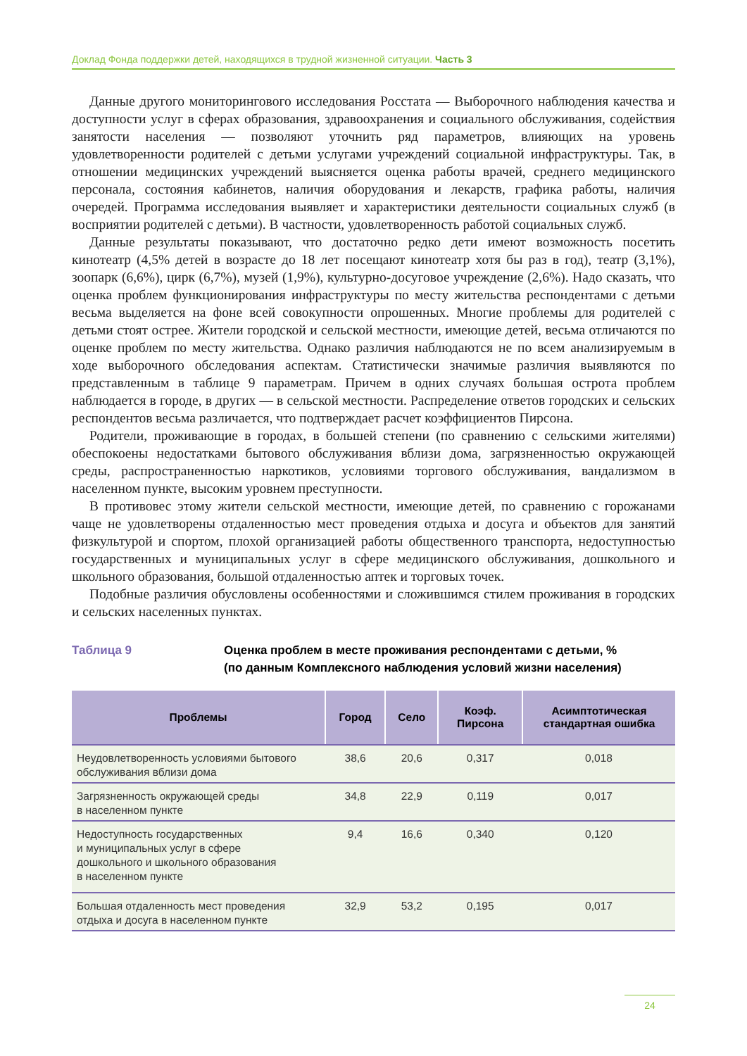Доклад Фонда поддержки детей, находящихся в трудной жизненной ситуации. Часть 3
Данные другого мониторингового исследования Росстата — Выборочного наблюдения качества и доступности услуг в сферах образования, здравоохранения и социального обслуживания, содействия занятости населения — позволяют уточнить ряд параметров, влияющих на уровень удовлетворенности родителей с детьми услугами учреждений социальной инфраструктуры. Так, в отношении медицинских учреждений выясняется оценка работы врачей, среднего медицинского персонала, состояния кабинетов, наличия оборудования и лекарств, графика работы, наличия очередей. Программа исследования выявляет и характеристики деятельности социальных служб (в восприятии родителей с детьми). В частности, удовлетворенность работой социальных служб.
Данные результаты показывают, что достаточно редко дети имеют возможность посетить кинотеатр (4,5% детей в возрасте до 18 лет посещают кинотеатр хотя бы раз в год), театр (3,1%), зоопарк (6,6%), цирк (6,7%), музей (1,9%), культурно-досуговое учреждение (2,6%). Надо сказать, что оценка проблем функционирования инфраструктуры по месту жительства респондентами с детьми весьма выделяется на фоне всей совокупности опрошенных. Многие проблемы для родителей с детьми стоят острее. Жители городской и сельской местности, имеющие детей, весьма отличаются по оценке проблем по месту жительства. Однако различия наблюдаются не по всем анализируемым в ходе выборочного обследования аспектам. Статистически значимые различия выявляются по представленным в таблице 9 параметрам. Причем в одних случаях большая острота проблем наблюдается в городе, в других — в сельской местности. Распределение ответов городских и сельских респондентов весьма различается, что подтверждает расчет коэффициентов Пирсона.
Родители, проживающие в городах, в большей степени (по сравнению с сельскими жителями) обеспокоены недостатками бытового обслуживания вблизи дома, загрязненностью окружающей среды, распространенностью наркотиков, условиями торгового обслуживания, вандализмом в населенном пункте, высоким уровнем преступности.
В противовес этому жители сельской местности, имеющие детей, по сравнению с горожанами чаще не удовлетворены отдаленностью мест проведения отдыха и досуга и объектов для занятий физкультурой и спортом, плохой организацией работы общественного транспорта, недоступностью государственных и муниципальных услуг в сфере медицинского обслуживания, дошкольного и школьного образования, большой отдаленностью аптек и торговых точек.
Подобные различия обусловлены особенностями и сложившимся стилем проживания в городских и сельских населенных пунктах.
Таблица 9 Оценка проблем в месте проживания респондентами с детьми, %
(по данным Комплексного наблюдения условий жизни населения)
| Проблемы | Город | Село | Коэф. Пирсона | Асимптотическая стандартная ошибка |
| --- | --- | --- | --- | --- |
| Неудовлетворенность условиями бытового обслуживания вблизи дома | 38,6 | 20,6 | 0,317 | 0,018 |
| Загрязненность окружающей среды в населенном пункте | 34,8 | 22,9 | 0,119 | 0,017 |
| Недоступность государственных и муниципальных услуг в сфере дошкольного и школьного образования в населенном пункте | 9,4 | 16,6 | 0,340 | 0,120 |
| Большая отдаленность мест проведения отдыха и досуга в населенном пункте | 32,9 | 53,2 | 0,195 | 0,017 |
24